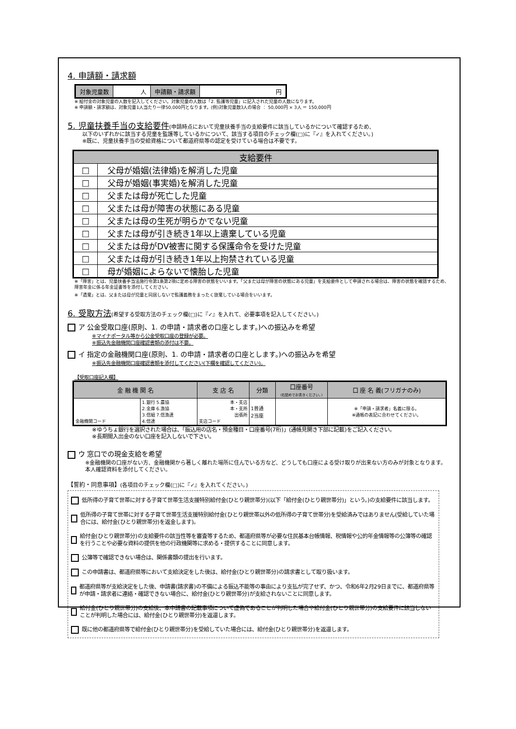4. 申請額・請求額
| 対象児童数 | 人 | 申請額・請求額 | 円 |
※ 給付金の対象児童の人数を記入してください。対象児童の人数は「2. 監護等児童」に記入された児童の人数になります。
※ 申請額・請求額は、対象児童1人当たり一律50,000円となります。(例)対象児童数3人の場合 ： 50,000円 × 3人 ＝ 150,000円
5. 児童扶養手当の支給要件(申請時点において児童扶養手当の支給要件に該当しているかについて確認するため、
以下のいずれかに該当する児童を監護等しているかについて、該当する項目のチェック欄(□)に『✓』を入れてください。)
※既に、児童扶養手当の受給資格について都道府県等の認定を受けている場合は不要です。
| 支給要件 | |
| □ | 父母が婚姻(法律婚)を解消した児童 |
| □ | 父母が婚姻(事実婚)を解消した児童 |
| □ | 父または母が死亡した児童 |
| □ | 父または母が障害の状態にある児童 |
| □ | 父または母の生死が明らかでない児童 |
| □ | 父または母が引き続き1年以上遺棄している児童 |
| □ | 父または母がDV被害に関する保護命令を受けた児童 |
| □ | 父または母が引き続き1年以上拘禁されている児童 |
| □ | 母が婚姻によらないで懐胎した児童 |
※「障害」とは、児童扶養手当法施行令第1条第2項に定める障害の状態をいいます。「父または母が障害の状態にある児童」を支給要件として申請される場合は、障害の状態を確認するため、障害年金に係る年金証書等を添付してください。
※「遺棄」とは、父または母が児童と同居しないで監護義務をまったく放棄している場合をいいます。
6. 受取方法(希望する受取方法のチェック欄(□)に『✓』を入れて、必要事項を記入してください。)
ア 公金受取口座(原則、1. の申請・請求者の口座とします。)への振込みを希望
※マイナポータル等から公金受取口座の登録が必要。
※振込先金融機関口座確認書類の添付は不要。
イ 指定の金融機関口座(原則、1. の申請・請求者の口座とします。)への振込みを希望
※振込先金融機関口座確認書類を添付してください(下欄を確認してください)。
【受取口座記入欄】
| 金 融 機 関 名 | | 支 店 名 | 分類 | 口座番号 (右詰めでお書きください。) | 口 座 名 義(フリガナのみ) |
| --- | --- | --- | --- | --- | --- |
| 金融機関コード | 1.銀行 5.農協 2.金庫 6.漁協 3.信組 7.信漁連 4.信連 | 本・支店 本・支所 出張所 支店コード | 1普通 2当座 | | ※「申請・請求者」名義に限る。 ※通帳の表記に合わせてください。 |
※ゆうちょ銀行を選択された場合は、「振込用の店名・預金種目・口座番号(7桁)」(通帳見開き下部に記載)をご記入ください。
※長期間入出金のない口座を記入しないで下さい。
ウ 窓口での現金支給を希望
※金融機関の口座がない方、金融機関から著しく離れた場所に住んでいる方など、どうしても口座による受け取りが出来ない方のみが対象となります。本人確認資料を添付してください。
【誓約・同意事項】(各項目のチェック欄(□)に『✓』を入れてください。)
低所得の子育て世帯に対する子育て世帯生活支援特別給付金(ひとり親世帯分)(以下「給付金(ひとり親世帯分)」という。)の支給要件に該当します。
低所得の子育て世帯に対する子育て世帯生活支援特別給付金(ひとり親世帯以外の低所得の子育て世帯分)を受給済みではありません(受給していた場合には、給付金(ひとり親世帯分)を返金します)。
給付金(ひとり親世帯分)の支給要件の該当性等を審査等するため、都道府県等が必要な住民基本台帳情報、税情報や公的年金情報等の公簿等の確認を行うことや必要な資料の提供を他の行政機関等に求める・提供することに同意します。
公簿等で確認できない場合は、関係書類の提出を行います。
この申請書は、都道府県等において支給決定をした後は、給付金(ひとり親世帯分)の請求書として取り扱います。
都道府県等が支給決定をした後、申請書(請求書)の不備による振込不能等の事由により支払が完了せず、かつ、令和6年2月29日までに、都道府県等が申請・請求者に連絡・確認できない場合に、給付金(ひとり親世帯分)が支給されないことに同意します。
給付金(ひとり親世帯分)の支給後、本申請書の記載事項について虚偽であることが判明した場合や給付金(ひとり親世帯分)の支給要件に該当しないことが判明した場合には、給付金(ひとり親世帯分)を返還します。
既に他の都道府県等で給付金(ひとり親世帯分)を受給していた場合には、給付金(ひとり親世帯分)を返還します。